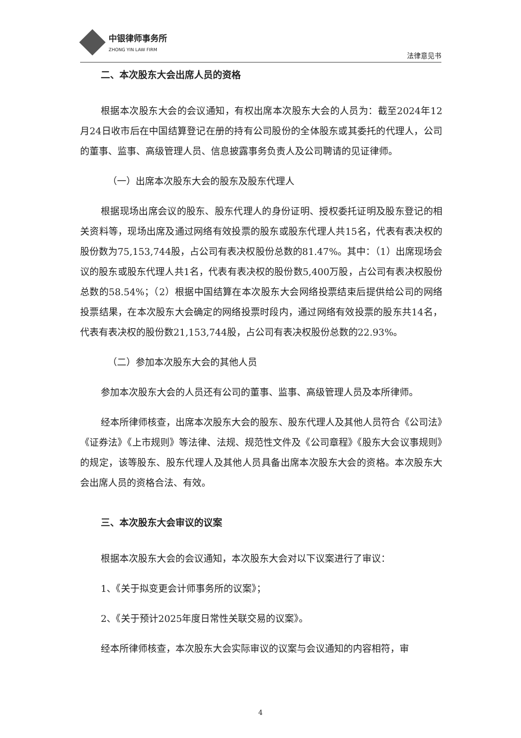中银律师事务所
ZHONG YIN LAW FIRM
法律意见书
二、本次股东大会出席人员的资格
根据本次股东大会的会议通知，有权出席本次股东大会的人员为：截至2024年12月24日收市后在中国结算登记在册的持有公司股份的全体股东或其委托的代理人，公司的董事、监事、高级管理人员、信息披露事务负责人及公司聘请的见证律师。
（一）出席本次股东大会的股东及股东代理人
根据现场出席会议的股东、股东代理人的身份证明、授权委托证明及股东登记的相关资料等，现场出席及通过网络有效投票的股东或股东代理人共15名，代表有表决权的股份数为75,153,744股，占公司有表决权股份总数的81.47%。其中：（1）出席现场会议的股东或股东代理人共1名，代表有表决权的股份数5,400万股，占公司有表决权股份总数的58.54%；（2）根据中国结算在本次股东大会网络投票结束后提供给公司的网络投票结果，在本次股东大会确定的网络投票时段内，通过网络有效投票的股东共14名，代表有表决权的股份数21,153,744股，占公司有表决权股份总数的22.93%。
（二）参加本次股东大会的其他人员
参加本次股东大会的人员还有公司的董事、监事、高级管理人员及本所律师。
经本所律师核查，出席本次股东大会的股东、股东代理人及其他人员符合《公司法》《证券法》《上市规则》等法律、法规、规范性文件及《公司章程》《股东大会议事规则》的规定，该等股东、股东代理人及其他人员具备出席本次股东大会的资格。本次股东大会出席人员的资格合法、有效。
三、本次股东大会审议的议案
根据本次股东大会的会议通知，本次股东大会对以下议案进行了审议：
1、《关于拟变更会计师事务所的议案》；
2、《关于预计2025年度日常性关联交易的议案》。
经本所律师核查，本次股东大会实际审议的议案与会议通知的内容相符，审
4